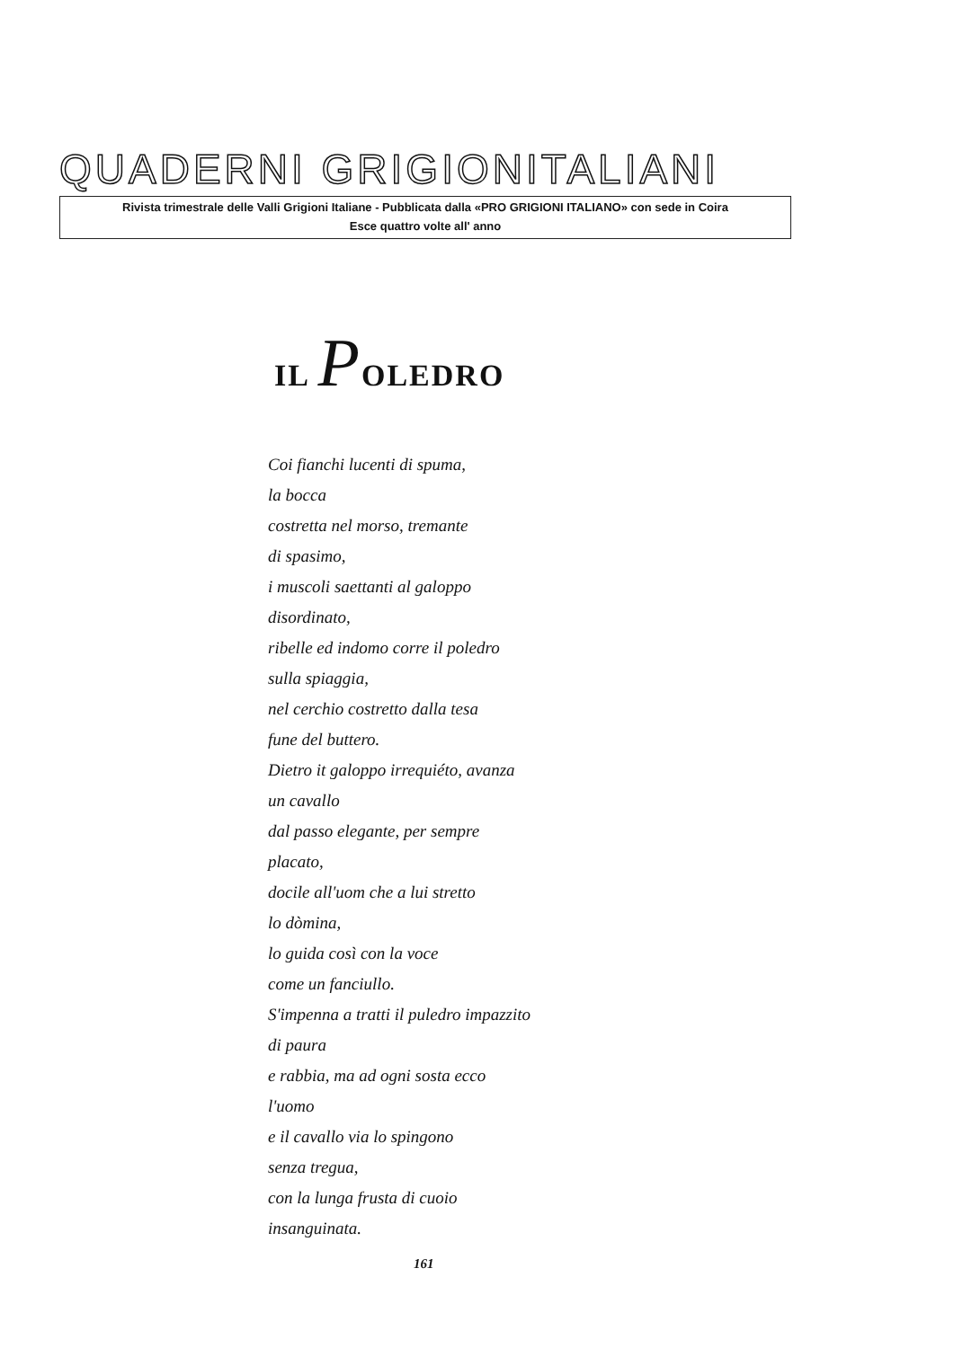QUADERNI GRIGIONITALIANI
Rivista trimestrale delle Valli Grigioni Italiane - Pubblicata dalla «PRO GRIGIONI ITALIANO» con sede in Coira
Esce quattro volte all' anno
IL POLEDRO
Coi fianchi lucenti di spuma,
la bocca
costretta nel morso, tremante
di spasimo,
i muscoli saettanti al galoppo
disordinato,
ribelle ed indomo corre il poledro
sulla spiaggia,
nel cerchio costretto dalla tesa
fune del buttero.
Dietro it galoppo irrequiéto, avanza
un cavallo
dal passo elegante, per sempre
placato,
docile all'uom che a lui stretto
lo dòmina,
lo guida così con la voce
come un fanciullo.
S'impenna a tratti il puledro impazzito
di paura
e rabbia, ma ad ogni sosta ecco
l'uomo
e il cavallo via lo spingono
senza tregua,
con la lunga frusta di cuoio
insanguinata.
161